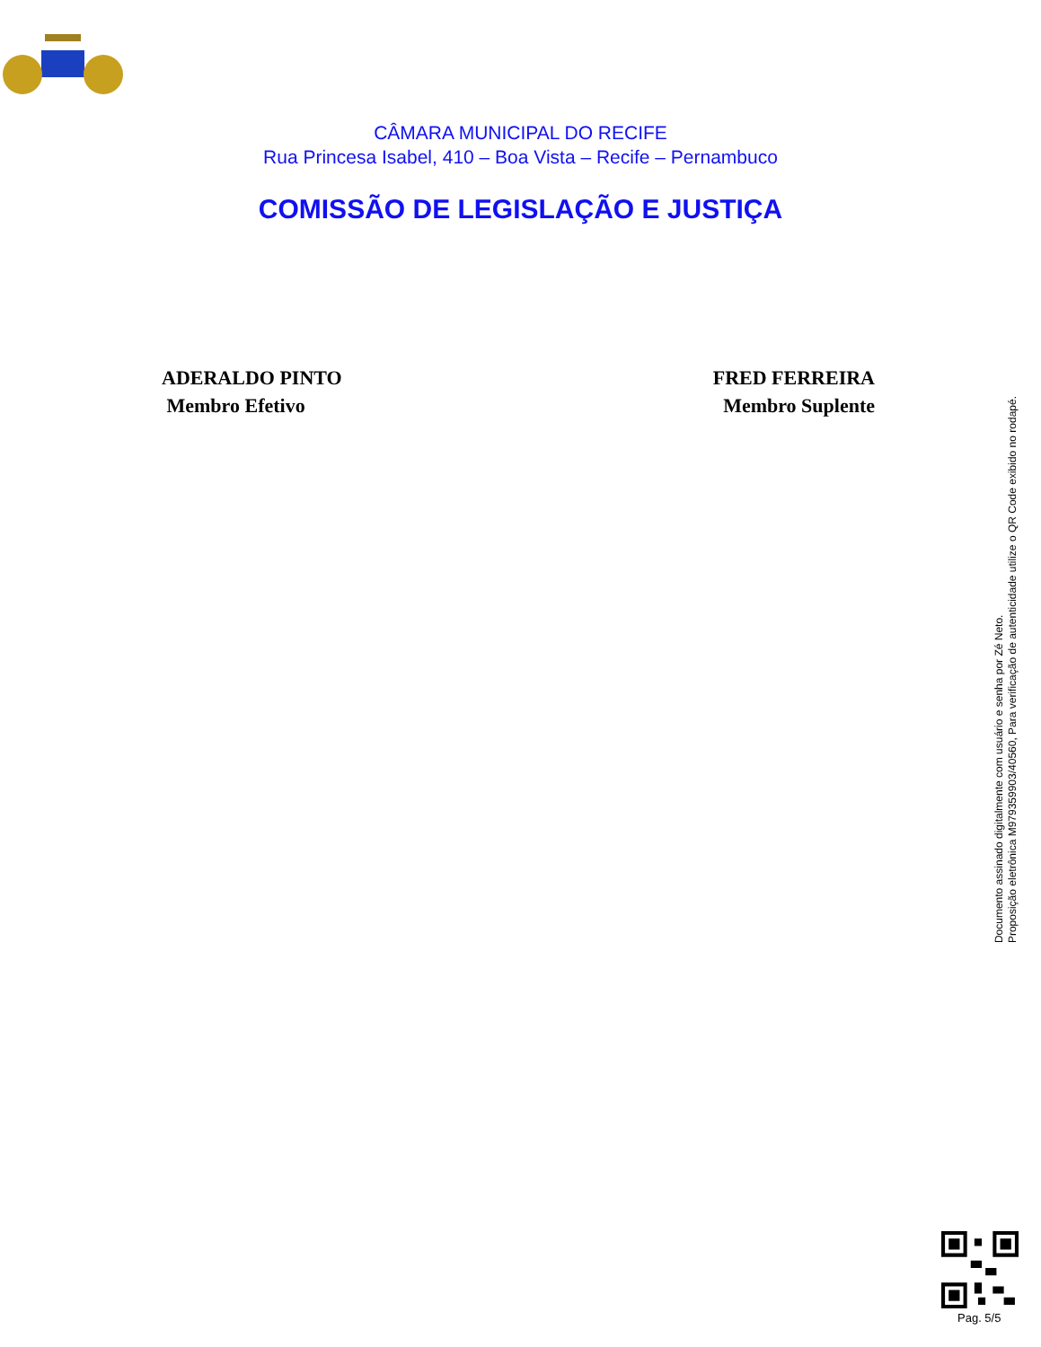CÂMARA MUNICIPAL DO RECIFE
Rua Princesa Isabel, 410 – Boa Vista – Recife – Pernambuco
COMISSÃO DE LEGISLAÇÃO E JUSTIÇA
ADERALDO PINTO
Membro Efetivo
FRED FERREIRA
Membro Suplente
Documento assinado digitalmente com usuário e senha por Zé Neto.
Proposição eletrônica M979359903/40560, Para verificação de autenticidade utilize o QR Code exibido no rodapé.
Pag. 5/5